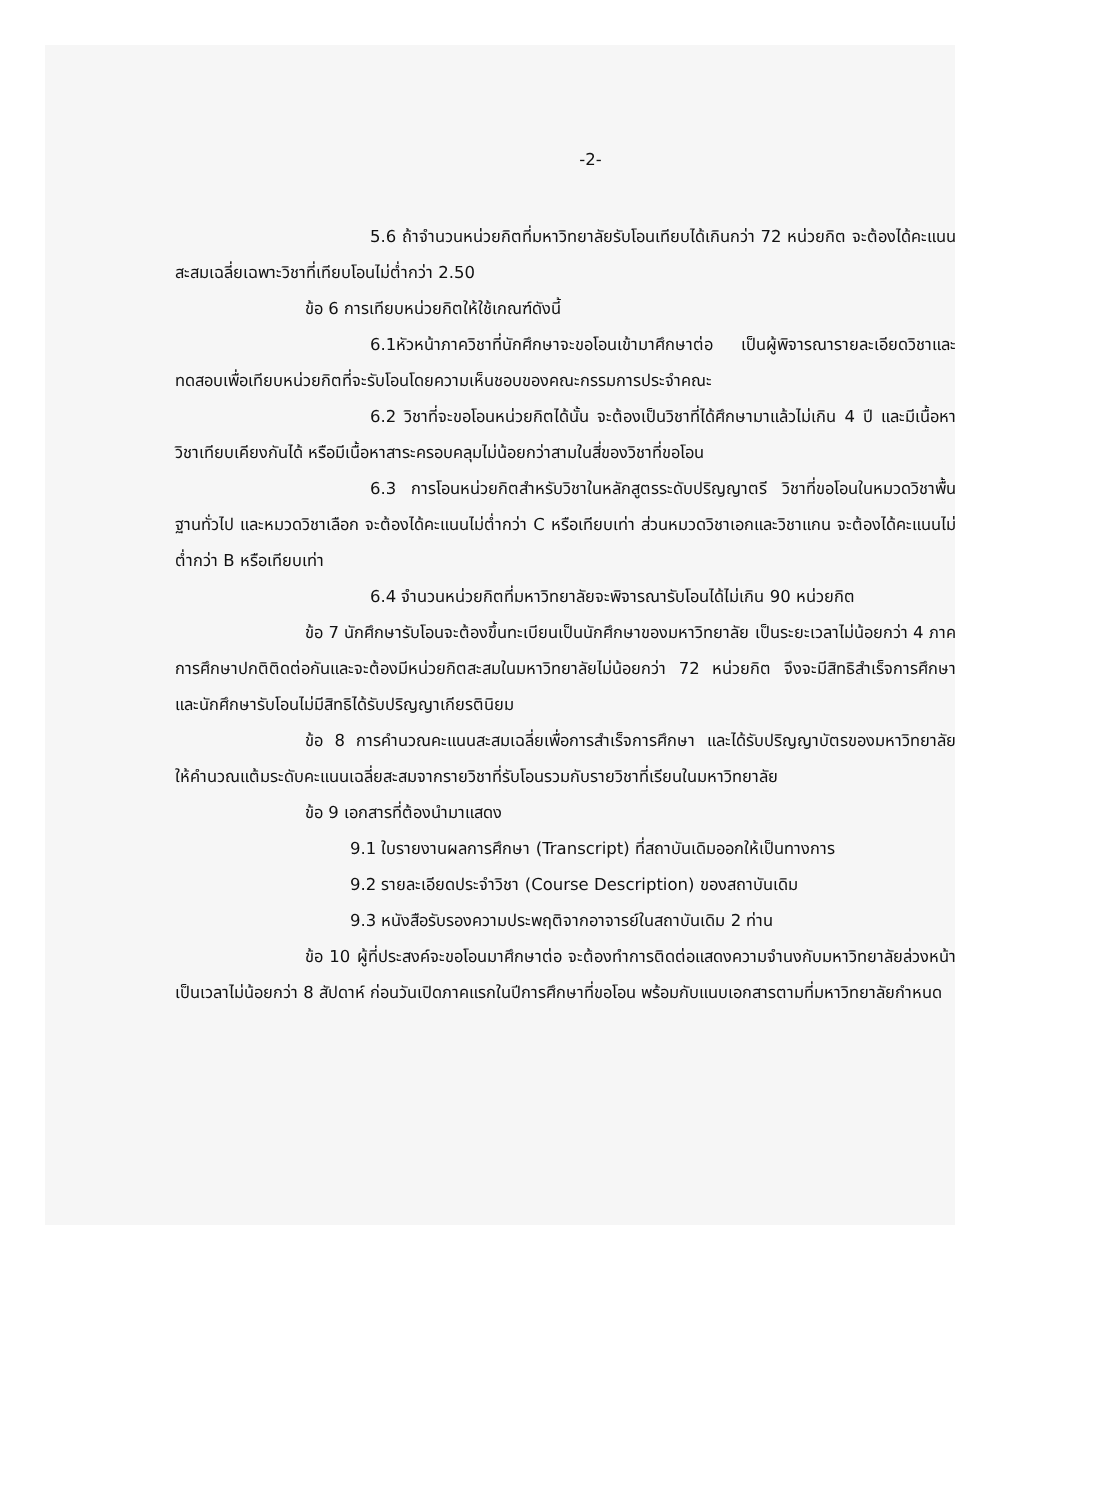-2-
5.6 ถ้าจำนวนหน่วยกิตที่มหาวิทยาลัยรับโอนเทียบได้เกินกว่า 72 หน่วยกิต จะต้องได้คะแนนสะสมเฉลี่ยเฉพาะวิชาที่เทียบโอนไม่ต่ำกว่า 2.50
ข้อ 6 การเทียบหน่วยกิตให้ใช้เกณฑ์ดังนี้
6.1หัวหน้าภาควิชาที่นักศึกษาจะขอโอนเข้ามาศึกษาต่อ เป็นผู้พิจารณารายละเอียดวิชาและทดสอบเพื่อเทียบหน่วยกิตที่จะรับโอนโดยความเห็นชอบของคณะกรรมการประจำคณะ
6.2 วิชาที่จะขอโอนหน่วยกิตได้นั้น จะต้องเป็นวิชาที่ได้ศึกษามาแล้วไม่เกิน 4 ปี และมีเนื้อหาวิชาเทียบเคียงกันได้ หรือมีเนื้อหาสาระครอบคลุมไม่น้อยกว่าสามในสี่ของวิชาที่ขอโอน
6.3 การโอนหน่วยกิตสำหรับวิชาในหลักสูตรระดับปริญญาตรี วิชาที่ขอโอนในหมวดวิชาพื้นฐานทั่วไป และหมวดวิชาเลือก จะต้องได้คะแนนไม่ต่ำกว่า C หรือเทียบเท่า ส่วนหมวดวิชาเอกและวิชาแกน จะต้องได้คะแนนไม่ต่ำกว่า B หรือเทียบเท่า
6.4 จำนวนหน่วยกิตที่มหาวิทยาลัยจะพิจารณารับโอนได้ไม่เกิน 90 หน่วยกิต
ข้อ 7 นักศึกษารับโอนจะต้องขึ้นทะเบียนเป็นนักศึกษาของมหาวิทยาลัย เป็นระยะเวลาไม่น้อยกว่า 4 ภาคการศึกษาปกติติดต่อกันและจะต้องมีหน่วยกิตสะสมในมหาวิทยาลัยไม่น้อยกว่า 72 หน่วยกิต จึงจะมีสิทธิสำเร็จการศึกษา และนักศึกษารับโอนไม่มีสิทธิได้รับปริญญาเกียรตินิยม
ข้อ 8 การคำนวณคะแนนสะสมเฉลี่ยเพื่อการสำเร็จการศึกษา และได้รับปริญญาบัตรของมหาวิทยาลัย ให้คำนวณแต้มระดับคะแนนเฉลี่ยสะสมจากรายวิชาที่รับโอนรวมกับรายวิชาที่เรียนในมหาวิทยาลัย
ข้อ 9 เอกสารที่ต้องนำมาแสดง
9.1 ใบรายงานผลการศึกษา (Transcript) ที่สถาบันเดิมออกให้เป็นทางการ
9.2 รายละเอียดประจำวิชา (Course Description) ของสถาบันเดิม
9.3 หนังสือรับรองความประพฤติจากอาจารย์ในสถาบันเดิม 2 ท่าน
ข้อ 10 ผู้ที่ประสงค์จะขอโอนมาศึกษาต่อ จะต้องทำการติดต่อแสดงความจำนงกับมหาวิทยาลัยล่วงหน้าเป็นเวลาไม่น้อยกว่า 8 สัปดาห์ ก่อนวันเปิดภาคแรกในปีการศึกษาที่ขอโอน พร้อมกับแนบเอกสารตามที่มหาวิทยาลัยกำหนด